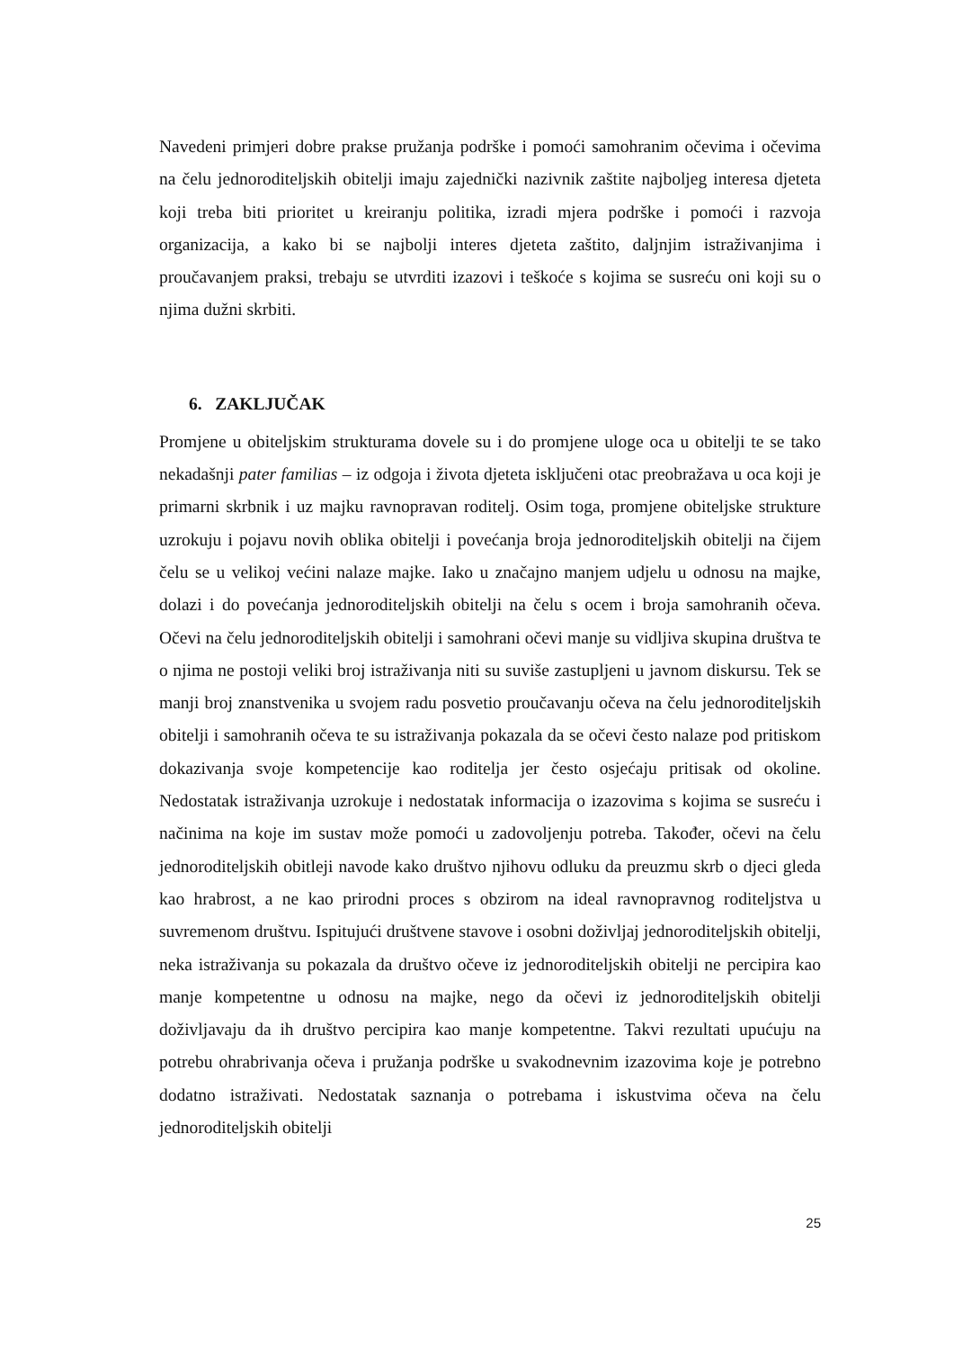Navedeni primjeri dobre prakse pružanja podrške i pomoći samohranim očevima i očevima na čelu jednoroditeljskih obitelji imaju zajednički nazivnik zaštite najboljeg interesa djeteta koji treba biti prioritet u kreiranju politika, izradi mjera podrške i pomoći i razvoja organizacija, a kako bi se najbolji interes djeteta zaštito, daljnjim istraživanjima i proučavanjem praksi, trebaju se utvrditi izazovi i teškoće s kojima se susreću oni koji su o njima dužni skrbiti.
6. ZAKLJUČAK
Promjene u obiteljskim strukturama dovele su i do promjene uloge oca u obitelji te se tako nekadašnji pater familias – iz odgoja i života djeteta isključeni otac preobražava u oca koji je primarni skrbnik i uz majku ravnopravan roditelj. Osim toga, promjene obiteljske strukture uzrokuju i pojavu novih oblika obitelji i povećanja broja jednoroditeljskih obitelji na čijem čelu se u velikoj većini nalaze majke. Iako u značajno manjem udjelu u odnosu na majke, dolazi i do povećanja jednoroditeljskih obitelji na čelu s ocem i broja samohranih očeva. Očevi na čelu jednoroditeljskih obitelji i samohrani očevi manje su vidljiva skupina društva te o njima ne postoji veliki broj istraživanja niti su suviše zastupljeni u javnom diskursu. Tek se manji broj znanstvenika u svojem radu posvetio proučavanju očeva na čelu jednoroditeljskih obitelji i samohranih očeva te su istraživanja pokazala da se očevi često nalaze pod pritiskom dokazivanja svoje kompetencije kao roditelja jer često osjećaju pritisak od okoline. Nedostatak istraživanja uzrokuje i nedostatak informacija o izazovima s kojima se susreću i načinima na koje im sustav može pomoći u zadovoljenju potreba. Također, očevi na čelu jednoroditeljskih obitleji navode kako društvo njihovu odluku da preuzmu skrb o djeci gleda kao hrabrost, a ne kao prirodni proces s obzirom na ideal ravnopravnog roditeljstva u suvremenom društvu. Ispitujući društvene stavove i osobni doživljaj jednoroditeljskih obitelji, neka istraživanja su pokazala da društvo očeve iz jednoroditeljskih obitelji ne percipira kao manje kompetentne u odnosu na majke, nego da očevi iz jednoroditeljskih obitelji doživljavaju da ih društvo percipira kao manje kompetentne. Takvi rezultati upućuju na potrebu ohrabrivanja očeva i pružanja podrške u svakodnevnim izazovima koje je potrebno dodatno istraživati. Nedostatak saznanja o potrebama i iskustvima očeva na čelu jednoroditeljskih obitelji
25